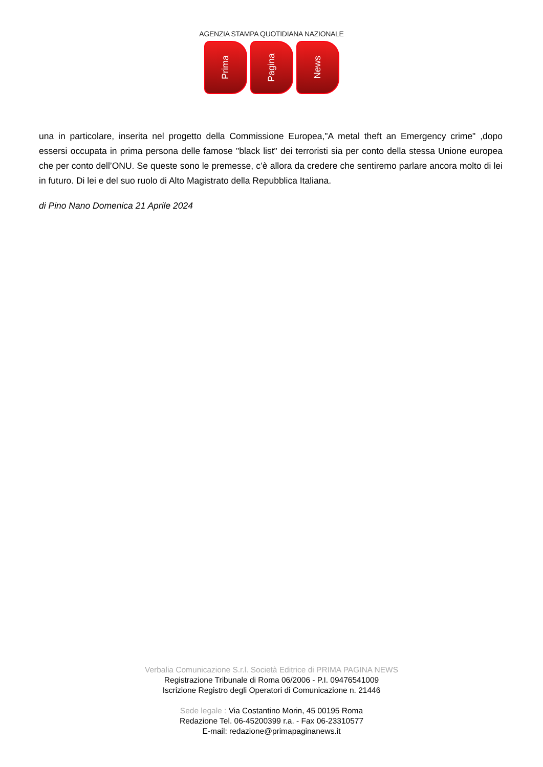AGENZIA STAMPA QUOTIDIANA NAZIONALE
Prima
Pagina
News
una in particolare, inserita nel progetto della Commissione Europea,"A metal theft an Emergency crime" ,dopo essersi occupata in prima persona delle famose "black list" dei terroristi sia per conto della stessa Unione europea che per conto dell’ONU. Se queste sono le premesse, c’è allora da credere che sentiremo parlare ancora molto di lei in futuro. Di lei e del suo ruolo di Alto Magistrato della Repubblica Italiana.
di Pino Nano Domenica 21 Aprile 2024
Verbalia Comunicazione S.r.l. Società Editrice di PRIMA PAGINA NEWS
Registrazione Tribunale di Roma 06/2006 - P.I. 09476541009
Iscrizione Registro degli Operatori di Comunicazione n. 21446
Sede legale : Via Costantino Morin, 45 00195 Roma
Redazione Tel. 06-45200399 r.a. - Fax 06-23310577
E-mail: redazione@primapaginanews.it